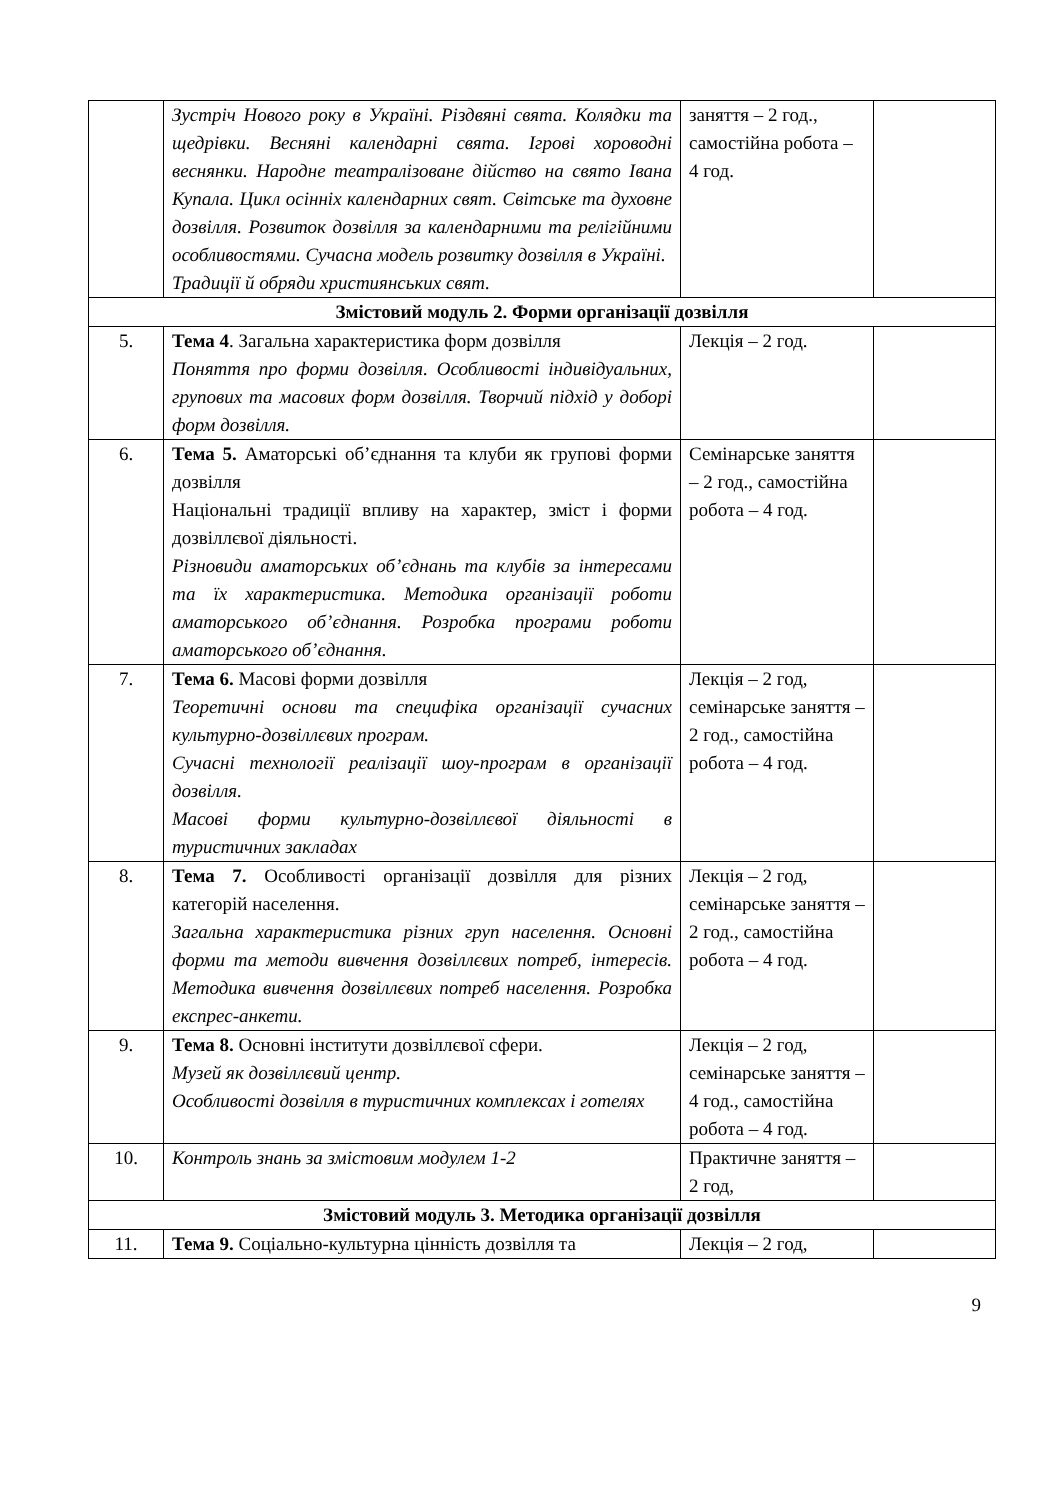| | Зустріч Нового року в Україні. Різдвяні свята. Колядки та щедрівки. Весняні календарні свята. Ігрові хороводні веснянки. Народне театралізоване дійство на свято Івана Купала. Цикл осінніх календарних свят. Світське та духовне дозвілля. Розвиток дозвілля за календарними та релігійними особливостями. Сучасна модель розвитку дозвілля в Україні. Традиції й обряди християнських свят. | заняття – 2 год., самостійна робота – 4 год. | |
| Змістовий модуль 2. Форми організації дозвілля | | | |
| 5. | Тема 4 . Загальна характеристика форм дозвілля Поняття про форми дозвілля. Особливості індивідуальних, групових та масових форм дозвілля. Творчий підхід у доборі форм дозвілля. | Лекція – 2 год. | |
| 6. | Тема 5. Аматорські об’єднання та клуби як групові форми дозвілля Національні традиції впливу на характер, зміст і форми дозвіллєвої діяльності. Різновиди аматорських об’єднань та клубів за інтересами та їх характеристика. Методика організації роботи аматорського об’єднання. Розробка програми роботи аматорського об’єднання. | Семінарське заняття – 2 год., самостійна робота – 4 год. | |
| 7. | Тема 6. Масові форми дозвілля Теоретичні основи та специфіка організації сучасних культурно-дозвіллєвих програм. Сучасні технології реалізації шоу-програм в організації дозвілля. Масові форми культурно-дозвіллєвої діяльності в туристичних закладах | Лекція – 2 год, семінарське заняття – 2 год., самостійна робота – 4 год. | |
| 8. | Тема 7. Особливості організації дозвілля для різних категорій населення. Загальна характеристика різних груп населення. Основні форми та методи вивчення дозвіллєвих потреб, інтересів. Методика вивчення дозвіллєвих потреб населення. Розробка експрес-анкети. | Лекція – 2 год, семінарське заняття – 2 год., самостійна робота – 4 год. | |
| 9. | Тема 8. Основні інститути дозвіллєвої сфери. Музей як дозвіллєвий центр. Особливості дозвілля в туристичних комплексах і готелях | Лекція – 2 год, семінарське заняття – 4 год., самостійна робота – 4 год. | |
| 10. | Контроль знань за змістовим модулем 1-2 | Практичне заняття – 2 год, | |
| Змістовий модуль 3. Методика організації дозвілля | | | |
| 11. | Тема 9. Соціально-культурна цінність дозвілля та | Лекція – 2 год, | |
9